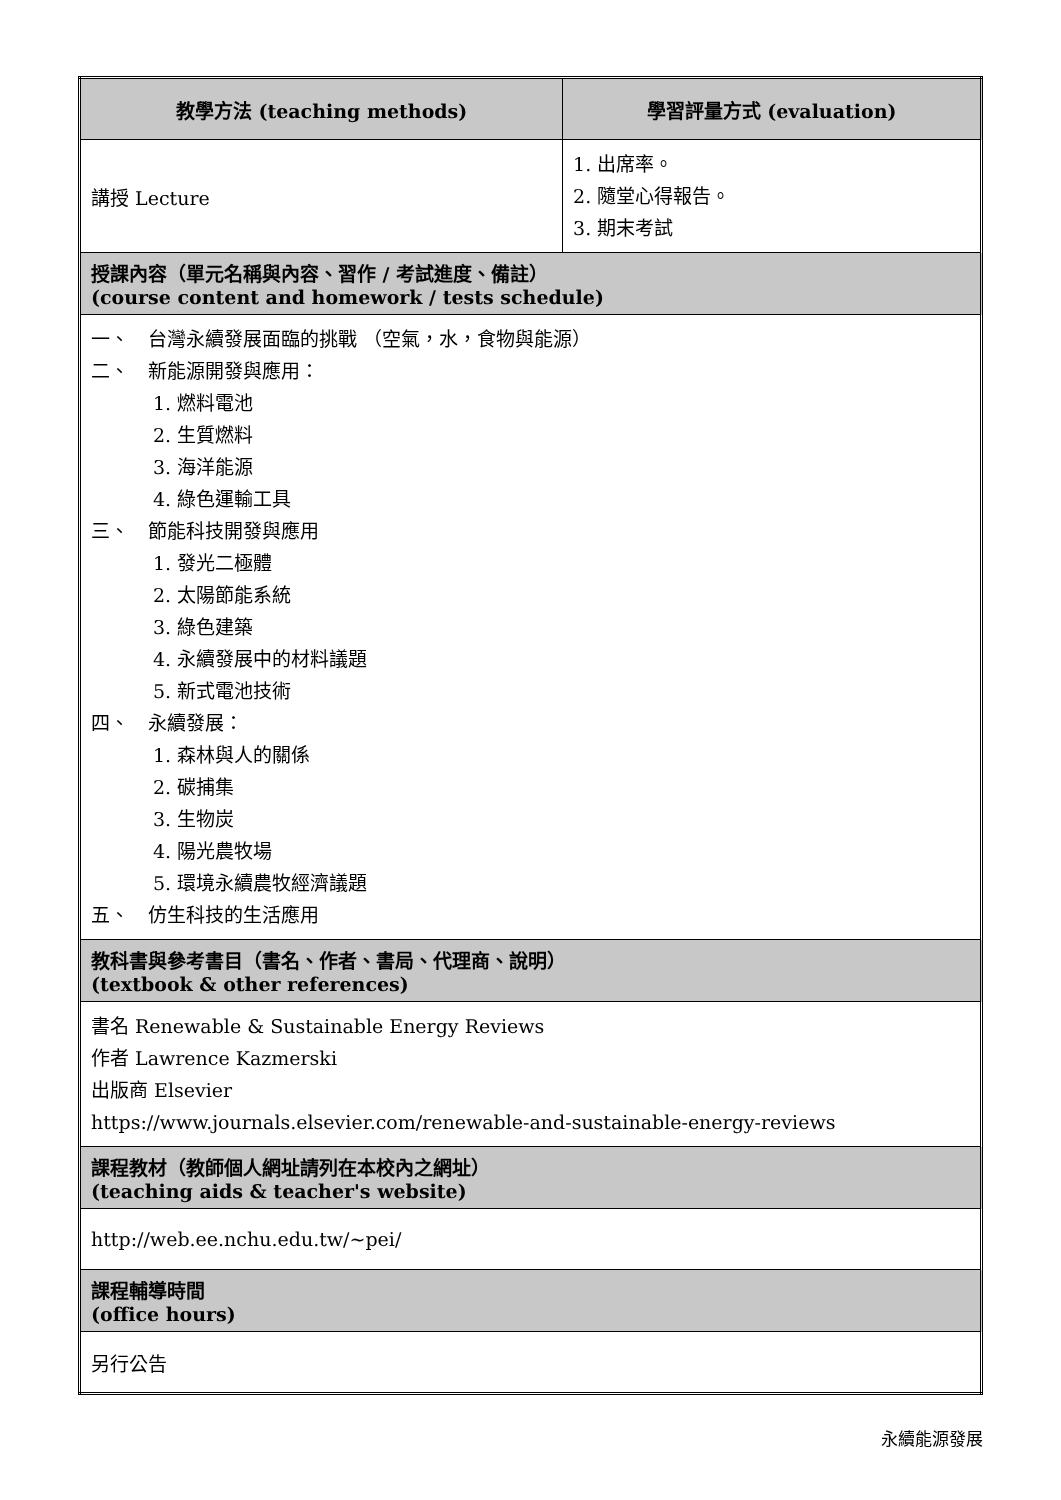| 教學方法 (teaching methods) | 學習評量方式 (evaluation) |
| --- | --- |
| 講授 Lecture | 1. 出席率。 2. 隨堂心得報告。 3. 期末考試 |
| 授課內容（單元名稱與內容、習作 / 考試進度、備註） (course content and homework / tests schedule) | |
| 一、 台灣永續發展面臨的挑戰 （空氣，水，食物與能源） 二、 新能源開發與應用： 1. 燃料電池 2. 生質燃料 3. 海洋能源 4. 綠色運輸工具 三、 節能科技開發與應用 1. 發光二極體 2. 太陽節能系統 3. 綠色建築 4. 永續發展中的材料議題 5. 新式電池技術 四、 永續發展： 1. 森林與人的關係 2. 碳捕集 3. 生物炭 4. 陽光農牧場 5. 環境永續農牧經濟議題 五、 仿生科技的生活應用 | |
| 教科書與參考書目（書名、作者、書局、代理商、說明） (textbook & other references) | |
| 書名 Renewable & Sustainable Energy Reviews 作者 Lawrence Kazmerski 出版商 Elsevier https://www.journals.elsevier.com/renewable-and-sustainable-energy-reviews | |
| 課程教材（教師個人網址請列在本校內之網址） (teaching aids & teacher's website) | |
| http://web.ee.nchu.edu.tw/~pei/ | |
| 課程輔導時間 (office hours) | |
| 另行公告 | |
永續能源發展